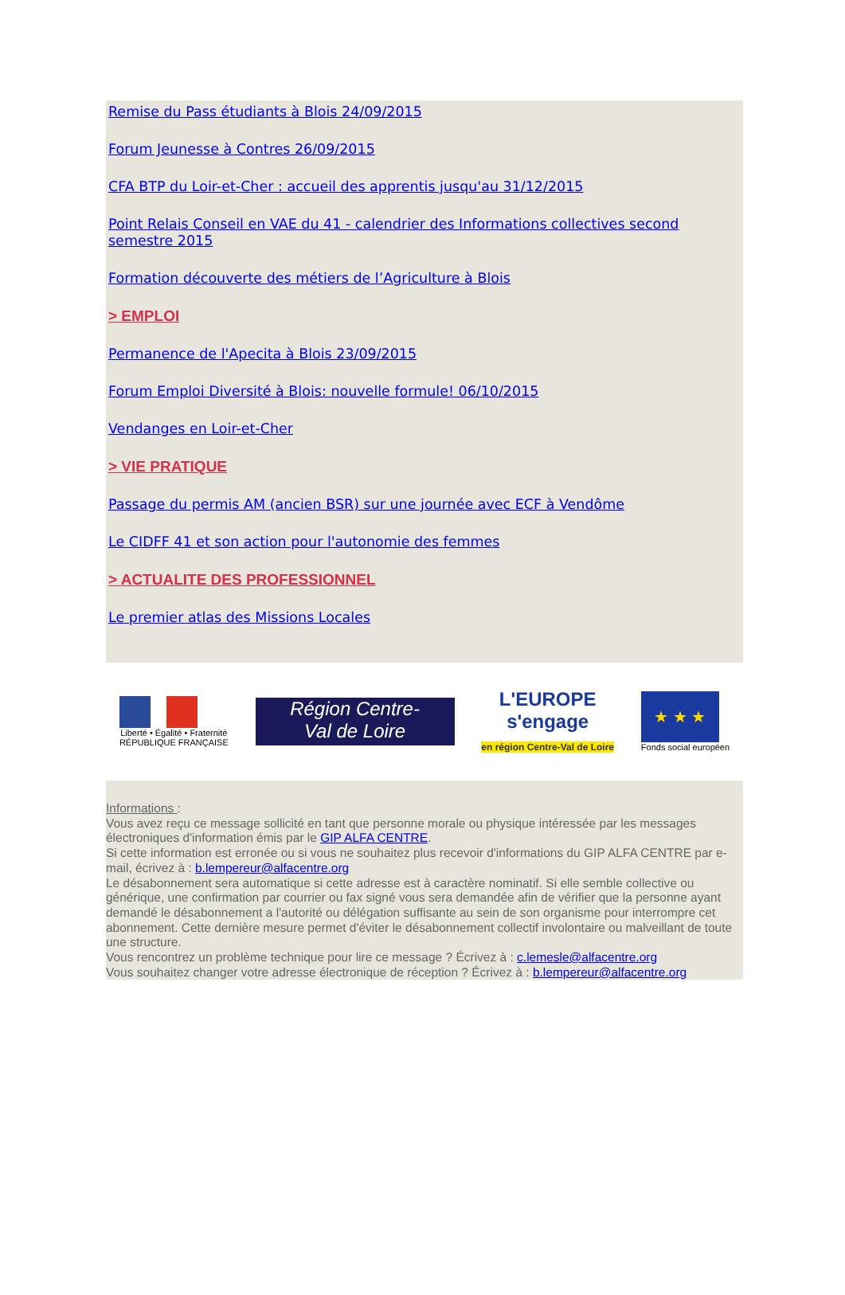Remise du Pass étudiants à Blois 24/09/2015
Forum Jeunesse à Contres 26/09/2015
CFA BTP du Loir-et-Cher : accueil des apprentis jusqu'au 31/12/2015
Point Relais Conseil en VAE du 41 - calendrier des Informations collectives second semestre 2015
Formation découverte des métiers de l’Agriculture à Blois
> EMPLOI
Permanence de l'Apecita à Blois 23/09/2015
Forum Emploi Diversité à Blois: nouvelle formule! 06/10/2015
Vendanges en Loir-et-Cher
> VIE PRATIQUE
Passage du permis AM (ancien BSR) sur une journée avec ECF à Vendôme
Le CIDFF 41 et son action pour l'autonomie des femmes
> ACTUALITE DES PROFESSIONNEL
Le premier atlas des Missions Locales
Liberté • Égalité • Fraternité
RÉPUBLIQUE FRANÇAISE
Région Centre-
Val de Loire
L'EUROPE
s'engage
en région Centre-Val de Loire
★ ★ ★
Fonds social européen
Informations :
Vous avez reçu ce message sollicité en tant que personne morale ou physique intéressée par les messages électroniques d'information émis par le GIP ALFA CENTRE.
Si cette information est erronée ou si vous ne souhaitez plus recevoir d'informations du GIP ALFA CENTRE par e-mail, écrivez à : b.lempereur@alfacentre.org
Le désabonnement sera automatique si cette adresse est à caractère nominatif. Si elle semble collective ou générique, une confirmation par courrier ou fax signé vous sera demandée afin de vérifier que la personne ayant demandé le désabonnement a l'autorité ou délégation suffisante au sein de son organisme pour interrompre cet abonnement. Cette dernière mesure permet d'éviter le désabonnement collectif involontaire ou malveillant de toute une structure.
Vous rencontrez un problème technique pour lire ce message ? Écrivez à : c.lemesle@alfacentre.org
Vous souhaitez changer votre adresse électronique de réception ? Écrivez à : b.lempereur@alfacentre.org